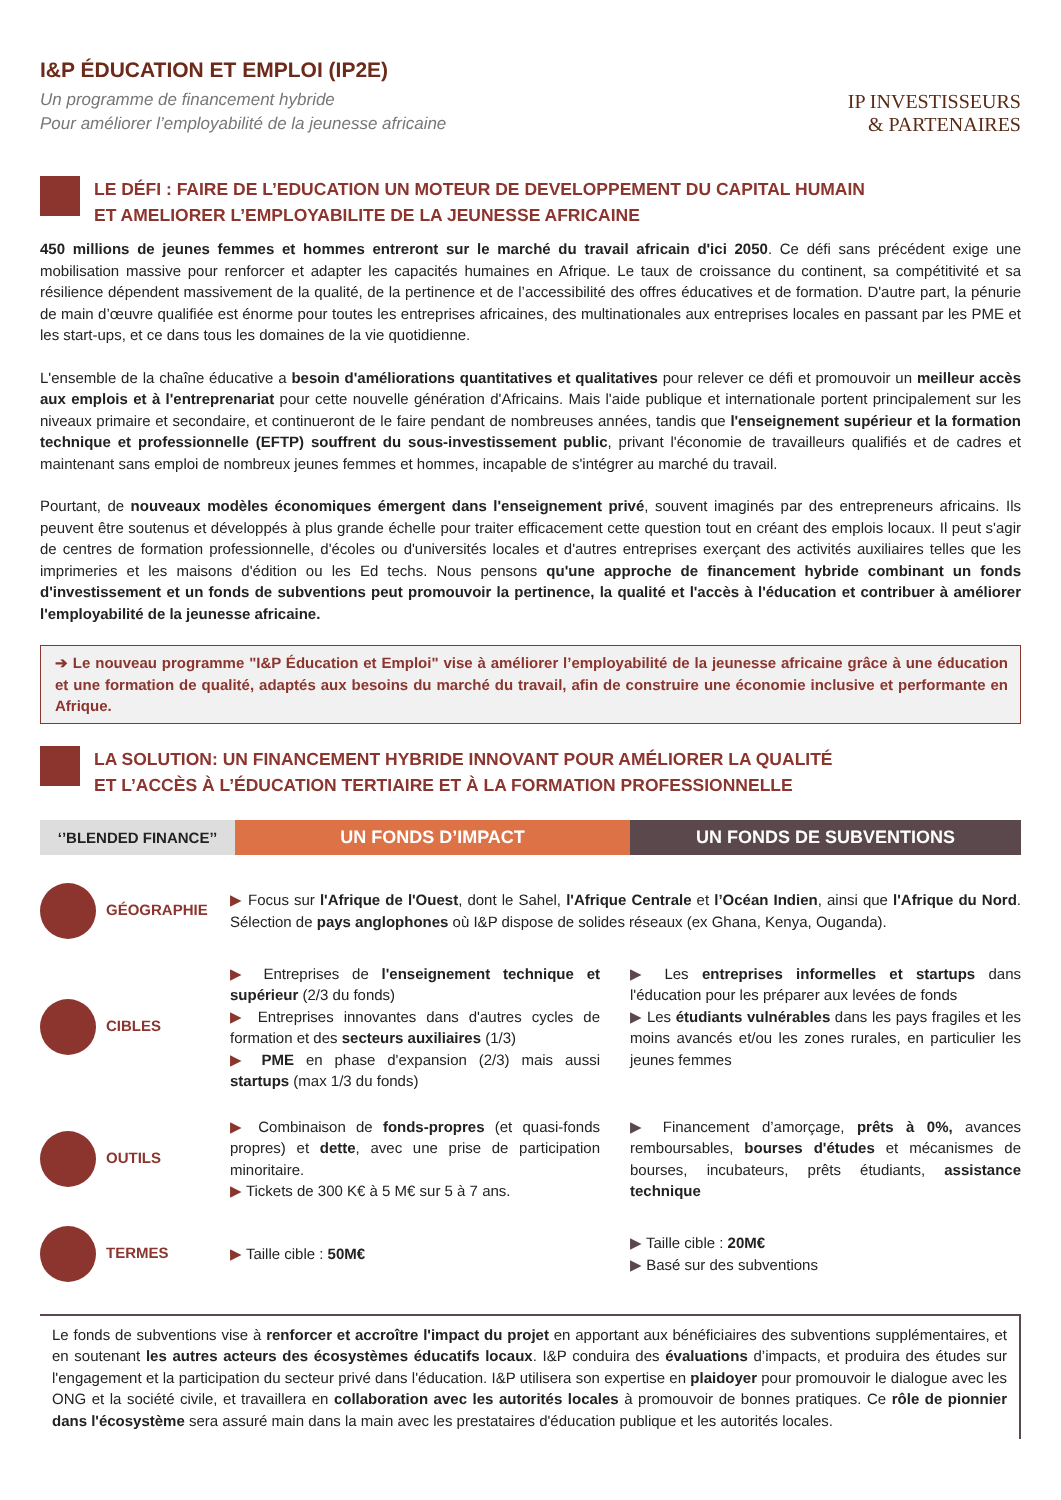I&P ÉDUCATION ET EMPLOI (IP2E)
Un programme de financement hybride
Pour améliorer l’employabilité de la jeunesse africaine
IP INVESTISSEURS
& PARTENAIRES
LE DÉFI : FAIRE DE L’EDUCATION UN MOTEUR DE DEVELOPPEMENT DU CAPITAL HUMAIN
ET AMELIORER L’EMPLOYABILITE DE LA JEUNESSE AFRICAINE
450 millions de jeunes femmes et hommes entreront sur le marché du travail africain d'ici 2050. Ce défi sans précédent exige une mobilisation massive pour renforcer et adapter les capacités humaines en Afrique. Le taux de croissance du continent, sa compétitivité et sa résilience dépendent massivement de la qualité, de la pertinence et de l’accessibilité des offres éducatives et de formation. D'autre part, la pénurie de main d’œuvre qualifiée est énorme pour toutes les entreprises africaines, des multinationales aux entreprises locales en passant par les PME et les start-ups, et ce dans tous les domaines de la vie quotidienne.
L'ensemble de la chaîne éducative a besoin d'améliorations quantitatives et qualitatives pour relever ce défi et promouvoir un meilleur accès aux emplois et à l'entreprenariat pour cette nouvelle génération d'Africains. Mais l'aide publique et internationale portent principalement sur les niveaux primaire et secondaire, et continueront de le faire pendant de nombreuses années, tandis que l'enseignement supérieur et la formation technique et professionnelle (EFTP) souffrent du sous-investissement public, privant l'économie de travailleurs qualifiés et de cadres et maintenant sans emploi de nombreux jeunes femmes et hommes, incapable de s'intégrer au marché du travail.
Pourtant, de nouveaux modèles économiques émergent dans l'enseignement privé, souvent imaginés par des entrepreneurs africains. Ils peuvent être soutenus et développés à plus grande échelle pour traiter efficacement cette question tout en créant des emplois locaux. Il peut s'agir de centres de formation professionnelle, d'écoles ou d'universités locales et d'autres entreprises exerçant des activités auxiliaires telles que les imprimeries et les maisons d'édition ou les Ed techs. Nous pensons qu'une approche de financement hybride combinant un fonds d'investissement et un fonds de subventions peut promouvoir la pertinence, la qualité et l'accès à l'éducation et contribuer à améliorer l'employabilité de la jeunesse africaine.
➔ Le nouveau programme "I&P Éducation et Emploi" vise à améliorer l’employabilité de la jeunesse africaine grâce à une éducation et une formation de qualité, adaptés aux besoins du marché du travail, afin de construire une économie inclusive et performante en Afrique.
LA SOLUTION: UN FINANCEMENT HYBRIDE INNOVANT POUR AMÉLIORER LA QUALITÉ
ET L’ACCÈS À L’ÉDUCATION TERTIAIRE ET À LA FORMATION PROFESSIONNELLE
‘’BLENDED FINANCE’’
UN FONDS D’IMPACT UN FONDS DE SUBVENTIONS
| GÉOGRAPHIE | ▶ Focus sur l'Afrique de l'Ouest , dont le Sahel, l'Afrique Centrale et l’Océan Indien , ainsi que l'Afrique du Nord . Sélection de pays anglophones où I&P dispose de solides réseaux (ex Ghana, Kenya, Ouganda). | |
| CIBLES | ▶ Entreprises de l'enseignement technique et supérieur (2/3 du fonds) ▶ Entreprises innovantes dans d'autres cycles de formation et des secteurs auxiliaires (1/3) ▶ PME en phase d'expansion (2/3) mais aussi startups (max 1/3 du fonds) | ▶ Les entreprises informelles et startups dans l'éducation pour les préparer aux levées de fonds ▶ Les étudiants vulnérables dans les pays fragiles et les moins avancés et/ou les zones rurales, en particulier les jeunes femmes |
| OUTILS | ▶ Combinaison de fonds-propres (et quasi-fonds propres) et dette , avec une prise de participation minoritaire. ▶ Tickets de 300 K€ à 5 M€ sur 5 à 7 ans. | ▶ Financement d’amorçage, prêts à 0%, avances remboursables, bourses d'études et mécanismes de bourses, incubateurs, prêts étudiants, assistance technique |
| TERMES | ▶ Taille cible : 50M€ | ▶ Taille cible : 20M€ ▶ Basé sur des subventions |
Le fonds de subventions vise à renforcer et accroître l'impact du projet en apportant aux bénéficiaires des subventions supplémentaires, et en soutenant les autres acteurs des écosystèmes éducatifs locaux. I&P conduira des évaluations d’impacts, et produira des études sur l'engagement et la participation du secteur privé dans l'éducation. I&P utilisera son expertise en plaidoyer pour promouvoir le dialogue avec les ONG et la société civile, et travaillera en collaboration avec les autorités locales à promouvoir de bonnes pratiques. Ce rôle de pionnier dans l'écosystème sera assuré main dans la main avec les prestataires d'éducation publique et les autorités locales.